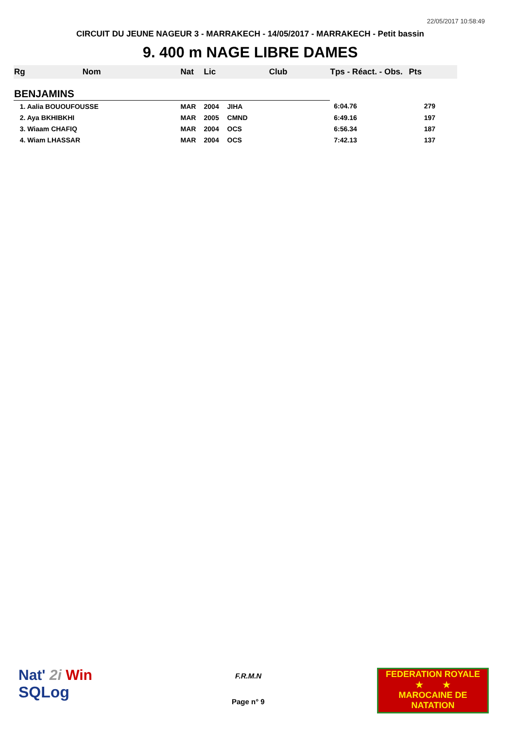22/05/2017 10:58:49
CIRCUIT DU JEUNE NAGEUR 3 - MARRAKECH - 14/05/2017 - MARRAKECH - Petit bassin
9. 400 m NAGE LIBRE DAMES
| Rg Nom | | Nat | Lic | Club | Tps - Réact. - Obs. | Pts |
| --- | --- | --- | --- | --- | --- | --- |
| BENJAMINS | | | | | | |
| 1. Aalia BOUOUFOUSSE | | MAR | 2004 | JIHA | 6:04.76 | 279 |
| 2. Aya BKHIBKHI | | MAR | 2005 | CMND | 6:49.16 | 197 |
| 3. Wiaam CHAFIQ | | MAR | 2004 | OCS | 6:56.34 | 187 |
| 4. Wiam LHASSAR | | MAR | 2004 | OCS | 7:42.13 | 137 |
Nat' 2i Win
SQLog
F.R.M.N
Page n° 9
FEDERATION ROYALE
★ ★
MAROCAINE DE NATATION